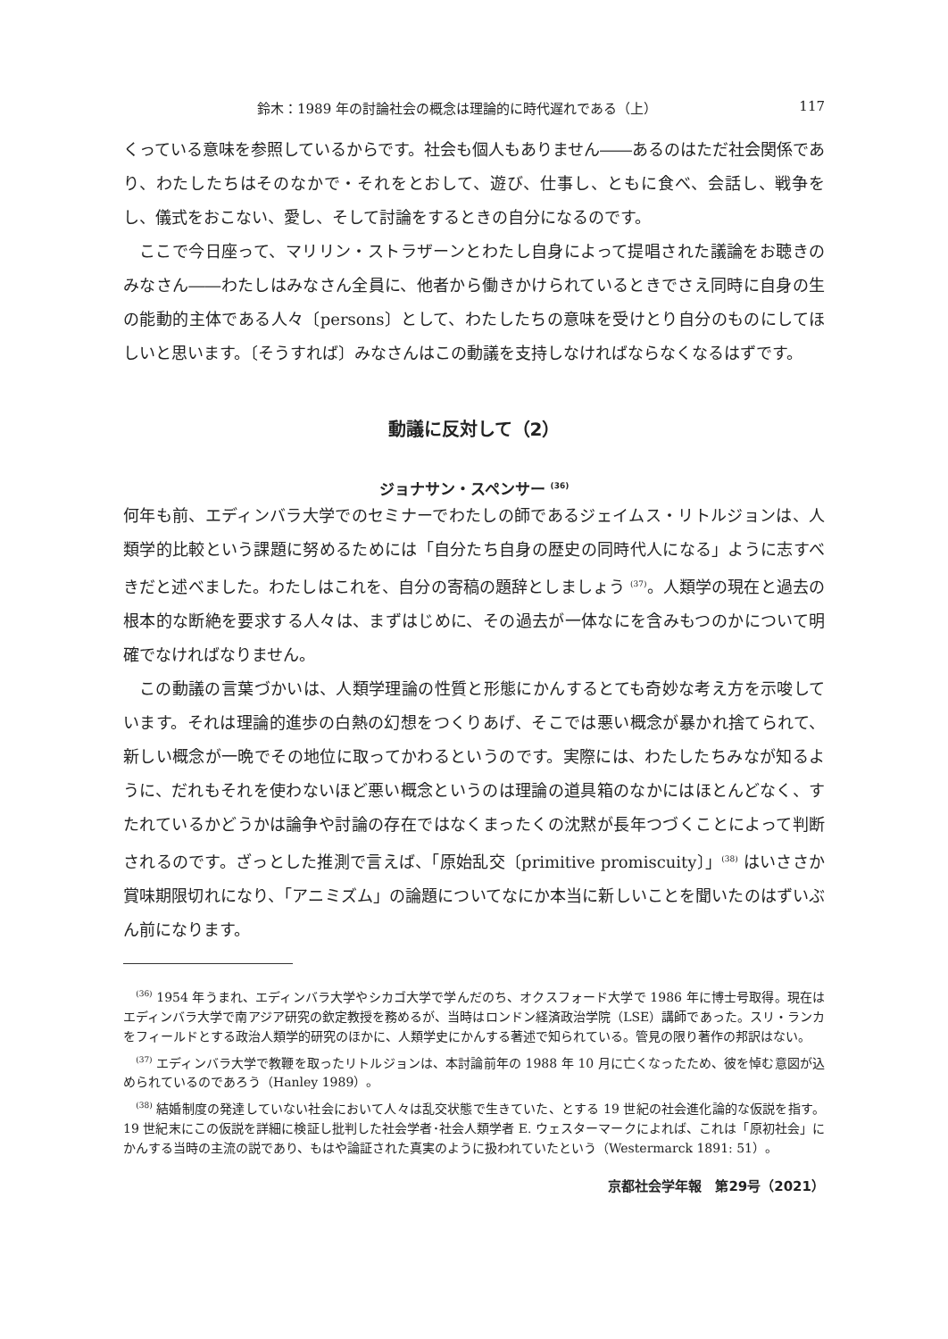鈴木：1989 年の討論社会の概念は理論的に時代遅れである（上） 117
くっている意味を参照しているからです。社会も個人もありません――あるのはただ社会関係であり、わたしたちはそのなかで・それをとおして、遊び、仕事し、ともに食べ、会話し、戦争をし、儀式をおこない、愛し、そして討論をするときの自分になるのです。
ここで今日座って、マリリン・ストラザーンとわたし自身によって提唱された議論をお聴きのみなさん――わたしはみなさん全員に、他者から働きかけられているときでさえ同時に自身の生の能動的主体である人々〔persons〕として、わたしたちの意味を受けとり自分のものにしてほしいと思います。〔そうすれば〕みなさんはこの動議を支持しなければならなくなるはずです。
動議に反対して（2）
ジョナサン・スペンサー <sup>(36)</sup>
何年も前、エディンバラ大学でのセミナーでわたしの師であるジェイムス・リトルジョンは、人類学的比較という課題に努めるためには「自分たち自身の歴史の同時代人になる」ように志すべきだと述べました。わたしはこれを、自分の寄稿の題辞としましょう <sup>(37)</sup>。人類学の現在と過去の根本的な断絶を要求する人々は、まずはじめに、その過去が一体なにを含みもつのかについて明確でなければなりません。
この動議の言葉づかいは、人類学理論の性質と形態にかんするとても奇妙な考え方を示唆しています。それは理論的進歩の白熱の幻想をつくりあげ、そこでは悪い概念が暴かれ捨てられて、新しい概念が一晩でその地位に取ってかわるというのです。実際には、わたしたちみなが知るように、だれもそれを使わないほど悪い概念というのは理論の道具箱のなかにはほとんどなく、すたれているかどうかは論争や討論の存在ではなくまったくの沈黙が長年つづくことによって判断されるのです。ざっとした推測で言えば、「原始乱交〔primitive promiscuity〕」<sup>(38)</sup> はいささか賞味期限切れになり、「アニミズム」の論題についてなにか本当に新しいことを聞いたのはずいぶん前になります。
　<sup>(36)</sup> 1954 年うまれ、エディンバラ大学やシカゴ大学で学んだのち、オクスフォード大学で 1986 年に博士号取得。現在はエディンバラ大学で南アジア研究の欽定教授を務めるが、当時はロンドン経済政治学院（LSE）講師であった。スリ・ランカをフィールドとする政治人類学的研究のほかに、人類学史にかんする著述で知られている。管見の限り著作の邦訳はない。
　<sup>(37)</sup> エディンバラ大学で教鞭を取ったリトルジョンは、本討論前年の 1988 年 10 月に亡くなったため、彼を悼む意図が込められているのであろう（Hanley 1989）。
　<sup>(38)</sup> 結婚制度の発達していない社会において人々は乱交状態で生きていた、とする 19 世紀の社会進化論的な仮説を指す。19 世紀末にこの仮説を詳細に検証し批判した社会学者･社会人類学者 E. ウェスターマークによれば、これは「原初社会」にかんする当時の主流の説であり、もはや論証された真実のように扱われていたという（Westermarck 1891: 51）。
京都社会学年報　第29号（2021）